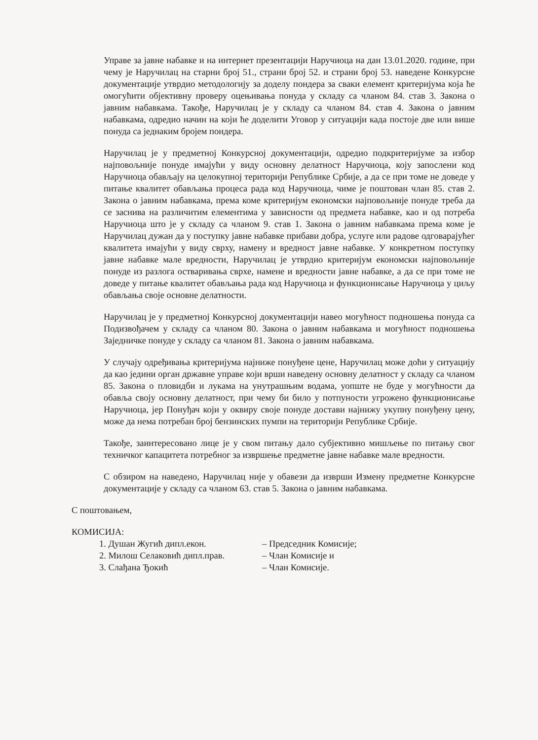Управе за јавне набавке и на интернет презентацији Наручиоца на дан 13.01.2020. године, при чему је Наручилац на старни број 51., страни број 52. и страни број 53. наведене Конкурсне документације утврдио методологију за доделу пондера за сваки елемент критеријума која ће омогућити објективну проверу оцењивања понуда у складу са чланом 84. став 3. Закона о јавним набавкама. Такође, Наручилац је у складу са чланом 84. став 4. Закона о јавним набавкама, одредио начин на који ће доделити Уговор у ситуацији када постоје две или више понуда са једнаким бројем пондера.
Наручилац је у предметној Конкурсној документацији, одредио подкритеријуме за избор најповољније понуде имајући у виду основну делатност Наручиоца, коју запослени код Наручиоца обављају на целокупној територији Републике Србије, а да се при томе не доведе у питање квалитет обављања процеса рада код Наручиоца, чиме је поштован члан 85. став 2. Закона о јавним набавкама, према коме критеријум економски најповољније понуде треба да се заснива на различитим елементима у зависности од предмета набавке, као и од потреба Наручиоца што је у складу са чланом 9. став 1. Закона о јавним набавкама према коме је Наручилац дужан да у поступку јавне набавке прибави добра, услуге или радове одговарајућег квалитета имајући у виду сврху, намену и вредност јавне набавке. У конкретном поступку јавне набавке мале вредности, Наручилац је утврдио критеријум економски најповољније понуде из разлога остваривања сврхе, намене и вредности јавне набавке, а да се при томе не доведе у питање квалитет обављања рада код Наручиоца и функционисање Наручиоца у циљу обављања своје основне делатности.
Наручилац је у предметној Конкурсној документацији навео могућност подношења понуда са Подизвођачем у складу са чланом 80. Закона о јавним набавкама и могућност подношења Заједничке понуде у складу са чланом 81. Закона о јавним набавкама.
У случају одређивања критеријума најниже понуђене цене, Наручилац може доћи у ситуацију да као једини орган државне управе који врши наведену основну делатност у складу са чланом 85. Закона о пловидби и лукама на унутрашњим водама, уопште не буде у могућности да обавља своју основну делатност, при чему би било у потпуности угрожено функционисање Наручиоца, јер Понуђач који у оквиру своје понуде достави најнижу укупну понуђену цену, може да нема потребан број бензинских пумпи на територији Републике Србије.
Такође, заинтересовано лице је у свом питању дало субјективно мишљење по питању свог техничког капацитета потребног за извршење предметне јавне набавке мале вредности.
С обзиром на наведено, Наручилац није у обавези да изврши Измену предметне Конкурсне документације у складу са чланом 63. став 5. Закона о јавним набавкама.
С поштовањем,
КОМИСИЈА:
1. Душан Жугић дипл.екон. – Председник Комисије;
2. Милош Селаковић дипл.прав. – Члан Комисије и
3. Слађана Ђокић – Члан Комисије.